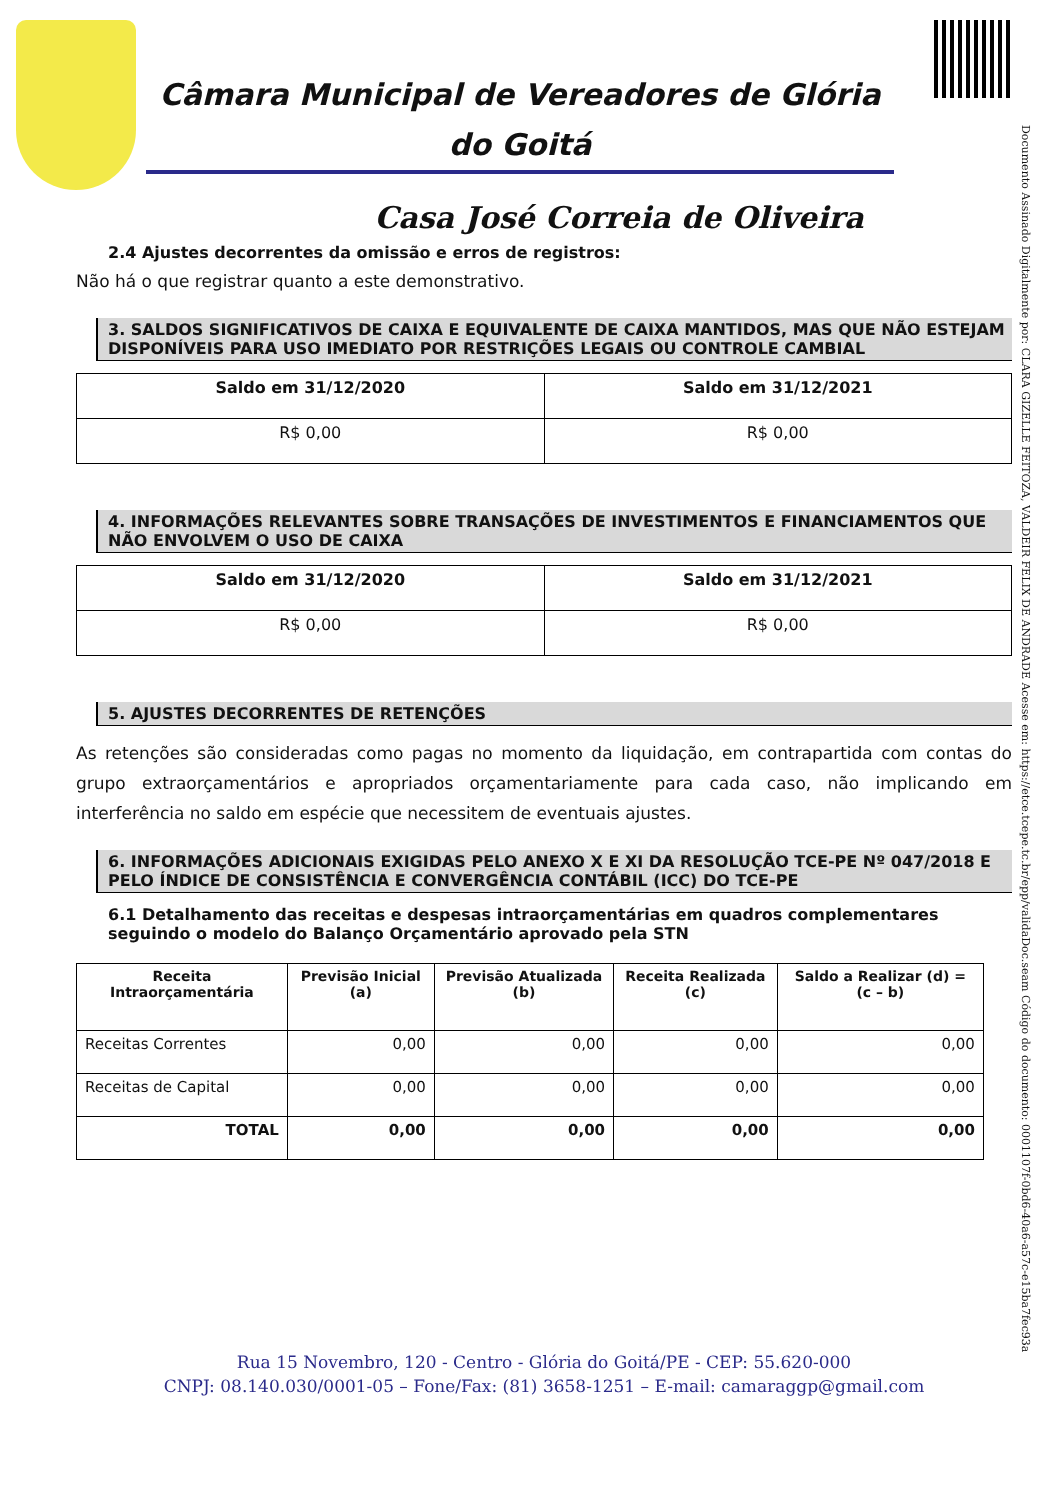Documento Assinado Digitalmente por: CLARA GIZELLE FEITOZA, VALDEIR FELIX DE ANDRADE Acesse em: https://etce.tcepe.tc.br/epp/validaDoc.seam Código do documento: 0001107f-0bd6-40a6-a57c-e15ba7fec93a
Câmara Municipal de Vereadores de Glória do Goitá
Casa José Correia de Oliveira
2.4 Ajustes decorrentes da omissão e erros de registros:
Não há o que registrar quanto a este demonstrativo.
3. SALDOS SIGNIFICATIVOS DE CAIXA E EQUIVALENTE DE CAIXA MANTIDOS, MAS QUE NÃO ESTEJAM DISPONÍVEIS PARA USO IMEDIATO POR RESTRIÇÕES LEGAIS OU CONTROLE CAMBIAL
| Saldo em 31/12/2020 | Saldo em 31/12/2021 |
| --- | --- |
| R$ 0,00 | R$ 0,00 |
4. INFORMAÇÕES RELEVANTES SOBRE TRANSAÇÕES DE INVESTIMENTOS E FINANCIAMENTOS QUE NÃO ENVOLVEM O USO DE CAIXA
| Saldo em 31/12/2020 | Saldo em 31/12/2021 |
| --- | --- |
| R$ 0,00 | R$ 0,00 |
5. AJUSTES DECORRENTES DE RETENÇÕES
As retenções são consideradas como pagas no momento da liquidação, em contrapartida com contas do grupo extraorçamentários e apropriados orçamentariamente para cada caso, não implicando em interferência no saldo em espécie que necessitem de eventuais ajustes.
6. INFORMAÇÕES ADICIONAIS EXIGIDAS PELO ANEXO X E XI DA RESOLUÇÃO TCE-PE Nº 047/2018 E PELO ÍNDICE DE CONSISTÊNCIA E CONVERGÊNCIA CONTÁBIL (ICC) DO TCE-PE
6.1 Detalhamento das receitas e despesas intraorçamentárias em quadros complementares seguindo o modelo do Balanço Orçamentário aprovado pela STN
| Receita Intraorçamentária | Previsão Inicial (a) | Previsão Atualizada (b) | Receita Realizada (c) | Saldo a Realizar (d) = (c – b) |
| --- | --- | --- | --- | --- |
| Receitas Correntes | 0,00 | 0,00 | 0,00 | 0,00 |
| Receitas de Capital | 0,00 | 0,00 | 0,00 | 0,00 |
| TOTAL | 0,00 | 0,00 | 0,00 | 0,00 |
Rua 15 Novembro, 120 - Centro - Glória do Goitá/PE - CEP: 55.620-000
CNPJ: 08.140.030/0001-05 – Fone/Fax: (81) 3658-1251 – E-mail: camaraggp@gmail.com